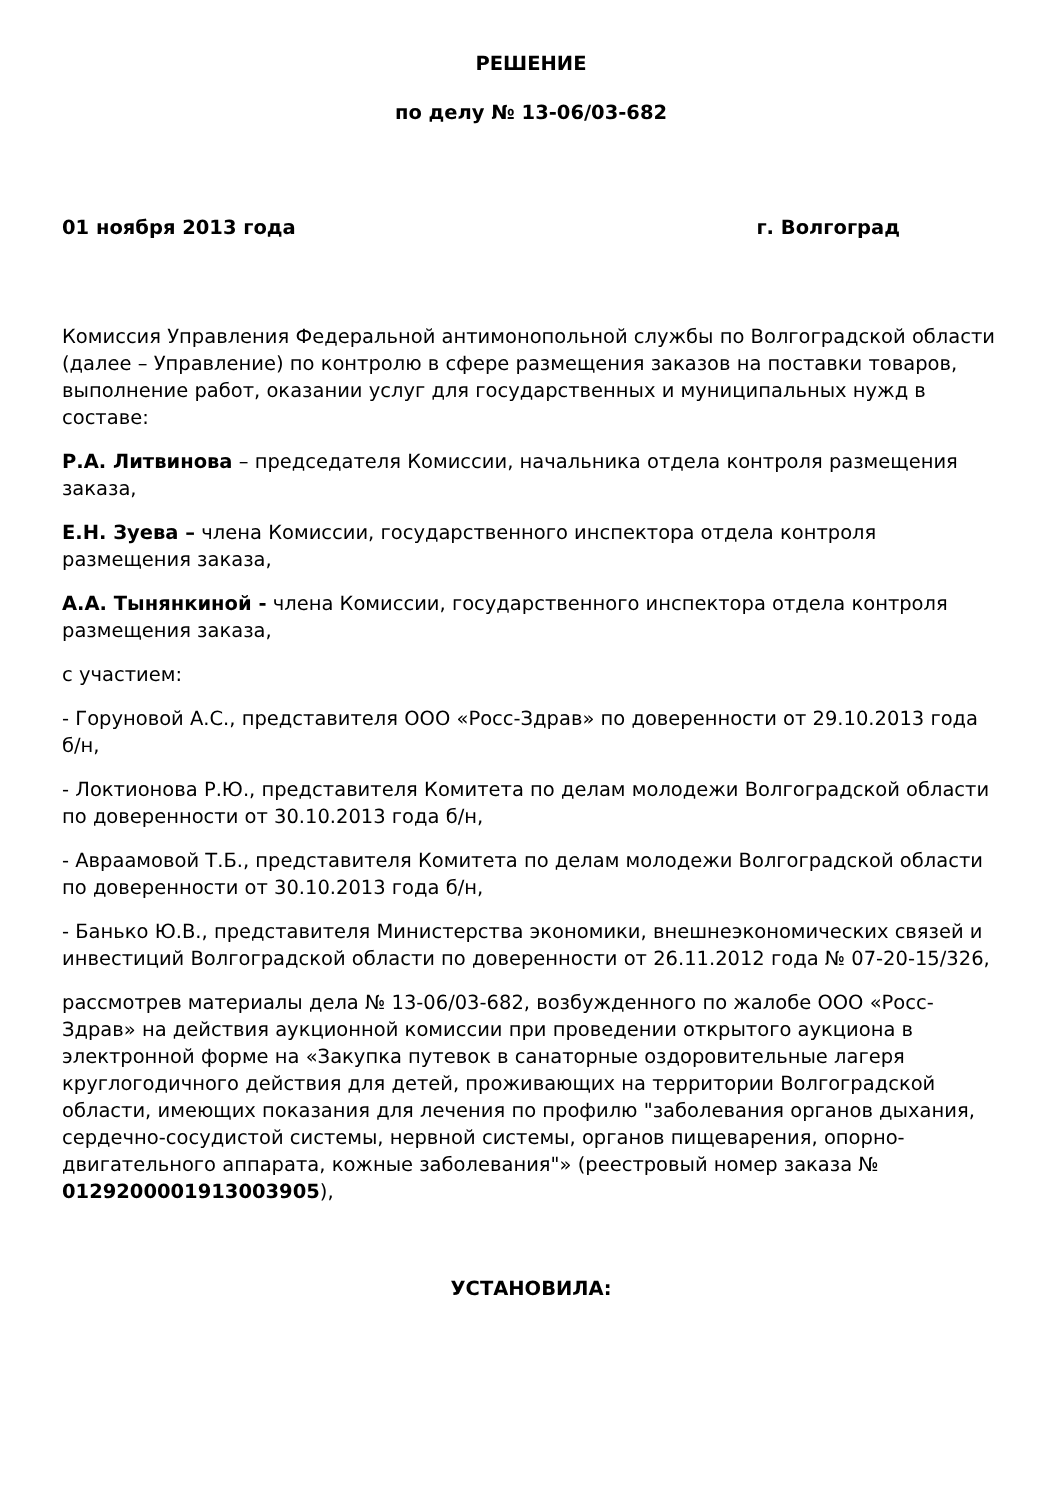РЕШЕНИЕ
по делу № 13-06/03-682
01 ноября 2013 года г. Волгоград
Комиссия Управления Федеральной антимонопольной службы по Волгоградской области (далее – Управление) по контролю в сфере размещения заказов на поставки товаров, выполнение работ, оказании услуг для государственных и муниципальных нужд в составе:
Р.А. Литвинова – председателя Комиссии, начальника отдела контроля размещения заказа,
Е.Н. Зуева – члена Комиссии, государственного инспектора отдела контроля размещения заказа,
А.А. Тынянкиной - члена Комиссии, государственного инспектора отдела контроля размещения заказа,
с участием:
- Горуновой А.С., представителя ООО «Росс-Здрав» по доверенности от 29.10.2013 года б/н,
- Локтионова Р.Ю., представителя Комитета по делам молодежи Волгоградской области по доверенности от 30.10.2013 года б/н,
- Авраамовой Т.Б., представителя Комитета по делам молодежи Волгоградской области по доверенности от 30.10.2013 года б/н,
- Банько Ю.В., представителя Министерства экономики, внешнеэкономических связей и инвестиций Волгоградской области по доверенности от 26.11.2012 года № 07-20-15/326,
рассмотрев материалы дела № 13-06/03-682, возбужденного по жалобе ООО «Росс-Здрав» на действия аукционной комиссии при проведении открытого аукциона в электронной форме на «Закупка путевок в санаторные оздоровительные лагеря круглогодичного действия для детей, проживающих на территории Волгоградской области, имеющих показания для лечения по профилю "заболевания органов дыхания, сердечно-сосудистой системы, нервной системы, органов пищеварения, опорно-двигательного аппарата, кожные заболевания"» (реестровый номер заказа № 0129200001913003905),
УСТАНОВИЛА: